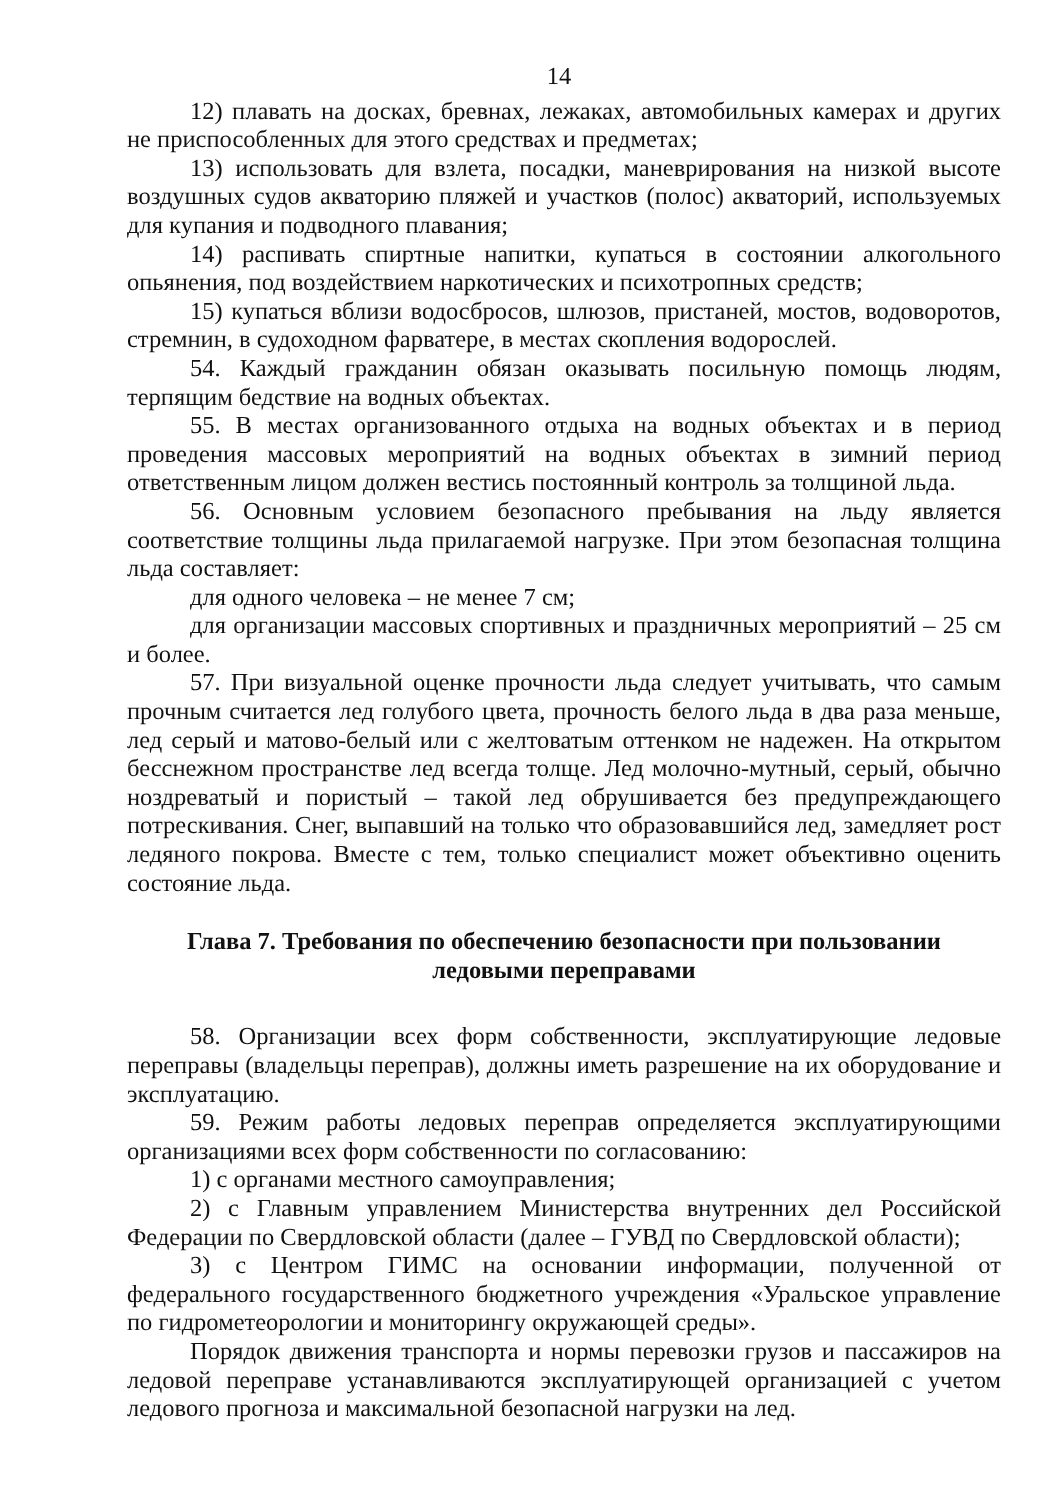14
12) плавать на досках, бревнах, лежаках, автомобильных камерах и других не приспособленных для этого средствах и предметах;
13) использовать для взлета, посадки, маневрирования на низкой высоте воздушных судов акваторию пляжей и участков (полос) акваторий, используемых для купания и подводного плавания;
14) распивать спиртные напитки, купаться в состоянии алкогольного опьянения, под воздействием наркотических и психотропных средств;
15) купаться вблизи водосбросов, шлюзов, пристаней, мостов, водоворотов, стремнин, в судоходном фарватере, в местах скопления водорослей.
54. Каждый гражданин обязан оказывать посильную помощь людям, терпящим бедствие на водных объектах.
55. В местах организованного отдыха на водных объектах и в период проведения массовых мероприятий на водных объектах в зимний период ответственным лицом должен вестись постоянный контроль за толщиной льда.
56. Основным условием безопасного пребывания на льду является соответствие толщины льда прилагаемой нагрузке. При этом безопасная толщина льда составляет:
для одного человека – не менее 7 см;
для организации массовых спортивных и праздничных мероприятий – 25 см и более.
57. При визуальной оценке прочности льда следует учитывать, что самым прочным считается лед голубого цвета, прочность белого льда в два раза меньше, лед серый и матово-белый или с желтоватым оттенком не надежен. На открытом бесснежном пространстве лед всегда толще. Лед молочно-мутный, серый, обычно ноздреватый и пористый – такой лед обрушивается без предупреждающего потрескивания. Снег, выпавший на только что образовавшийся лед, замедляет рост ледяного покрова. Вместе с тем, только специалист может объективно оценить состояние льда.
Глава 7. Требования по обеспечению безопасности при пользовании
ледовыми переправами
58. Организации всех форм собственности, эксплуатирующие ледовые переправы (владельцы переправ), должны иметь разрешение на их оборудование и эксплуатацию.
59. Режим работы ледовых переправ определяется эксплуатирующими организациями всех форм собственности по согласованию:
1) с органами местного самоуправления;
2) с Главным управлением Министерства внутренних дел Российской Федерации по Свердловской области (далее – ГУВД по Свердловской области);
3) с Центром ГИМС на основании информации, полученной от федерального государственного бюджетного учреждения «Уральское управление по гидрометеорологии и мониторингу окружающей среды».
Порядок движения транспорта и нормы перевозки грузов и пассажиров на ледовой переправе устанавливаются эксплуатирующей организацией с учетом ледового прогноза и максимальной безопасной нагрузки на лед.